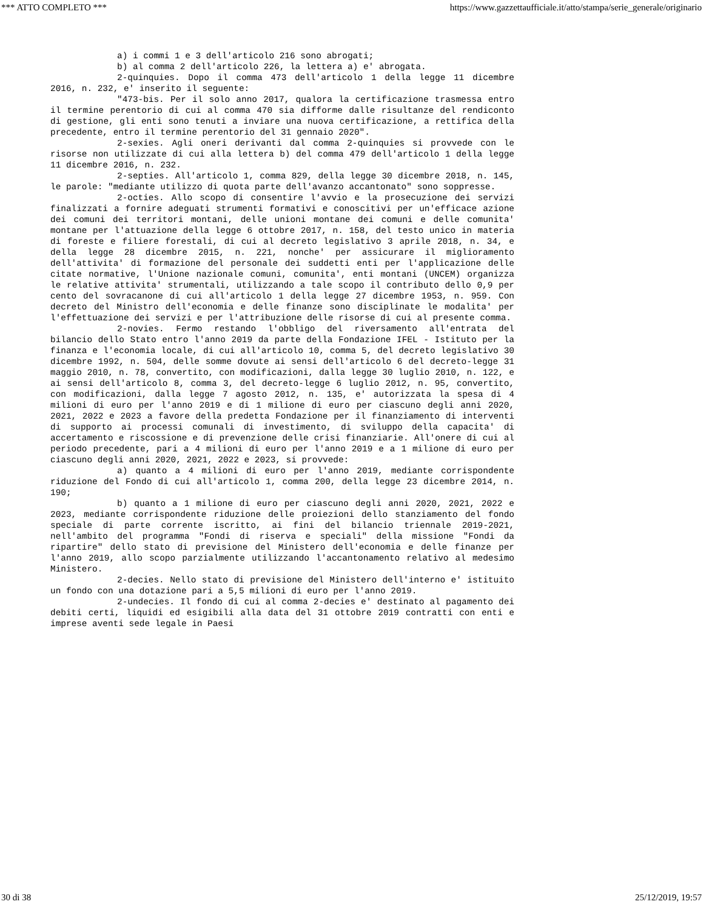*** ATTO COMPLETO *** https://www.gazzettaufficiale.it/atto/stampa/serie_generale/originario
a) i commi 1 e 3 dell'articolo 216 sono abrogati;
b) al comma 2 dell'articolo 226, la lettera a) e' abrogata.
2-quinquies. Dopo il comma 473 dell'articolo 1 della legge 11 dicembre 2016, n. 232, e' inserito il seguente:
"473-bis. Per il solo anno 2017, qualora la certificazione trasmessa entro il termine perentorio di cui al comma 470 sia difforme dalle risultanze del rendiconto di gestione, gli enti sono tenuti a inviare una nuova certificazione, a rettifica della precedente, entro il termine perentorio del 31 gennaio 2020".
2-sexies. Agli oneri derivanti dal comma 2-quinquies si provvede con le risorse non utilizzate di cui alla lettera b) del comma 479 dell'articolo 1 della legge 11 dicembre 2016, n. 232.
2-septies. All'articolo 1, comma 829, della legge 30 dicembre 2018, n. 145, le parole: "mediante utilizzo di quota parte dell'avanzo accantonato" sono soppresse.
2-octies. Allo scopo di consentire l'avvio e la prosecuzione dei servizi finalizzati a fornire adeguati strumenti formativi e conoscitivi per un'efficace azione dei comuni dei territori montani, delle unioni montane dei comuni e delle comunita' montane per l'attuazione della legge 6 ottobre 2017, n. 158, del testo unico in materia di foreste e filiere forestali, di cui al decreto legislativo 3 aprile 2018, n. 34, e della legge 28 dicembre 2015, n. 221, nonche' per assicurare il miglioramento dell'attivita' di formazione del personale dei suddetti enti per l'applicazione delle citate normative, l'Unione nazionale comuni, comunita', enti montani (UNCEM) organizza le relative attivita' strumentali, utilizzando a tale scopo il contributo dello 0,9 per cento del sovracanone di cui all'articolo 1 della legge 27 dicembre 1953, n. 959. Con decreto del Ministro dell'economia e delle finanze sono disciplinate le modalita' per l'effettuazione dei servizi e per l'attribuzione delle risorse di cui al presente comma.
2-novies. Fermo restando l'obbligo del riversamento all'entrata del bilancio dello Stato entro l'anno 2019 da parte della Fondazione IFEL - Istituto per la finanza e l'economia locale, di cui all'articolo 10, comma 5, del decreto legislativo 30 dicembre 1992, n. 504, delle somme dovute ai sensi dell'articolo 6 del decreto-legge 31 maggio 2010, n. 78, convertito, con modificazioni, dalla legge 30 luglio 2010, n. 122, e ai sensi dell'articolo 8, comma 3, del decreto-legge 6 luglio 2012, n. 95, convertito, con modificazioni, dalla legge 7 agosto 2012, n. 135, e' autorizzata la spesa di 4 milioni di euro per l'anno 2019 e di 1 milione di euro per ciascuno degli anni 2020, 2021, 2022 e 2023 a favore della predetta Fondazione per il finanziamento di interventi di supporto ai processi comunali di investimento, di sviluppo della capacita' di accertamento e riscossione e di prevenzione delle crisi finanziarie. All'onere di cui al periodo precedente, pari a 4 milioni di euro per l'anno 2019 e a 1 milione di euro per ciascuno degli anni 2020, 2021, 2022 e 2023, si provvede:
a) quanto a 4 milioni di euro per l'anno 2019, mediante corrispondente riduzione del Fondo di cui all'articolo 1, comma 200, della legge 23 dicembre 2014, n. 190;
b) quanto a 1 milione di euro per ciascuno degli anni 2020, 2021, 2022 e 2023, mediante corrispondente riduzione delle proiezioni dello stanziamento del fondo speciale di parte corrente iscritto, ai fini del bilancio triennale 2019-2021, nell'ambito del programma "Fondi di riserva e speciali" della missione "Fondi da ripartire" dello stato di previsione del Ministero dell'economia e delle finanze per l'anno 2019, allo scopo parzialmente utilizzando l'accantonamento relativo al medesimo Ministero.
2-decies. Nello stato di previsione del Ministero dell'interno e' istituito un fondo con una dotazione pari a 5,5 milioni di euro per l'anno 2019.
2-undecies. Il fondo di cui al comma 2-decies e' destinato al pagamento dei debiti certi, liquidi ed esigibili alla data del 31 ottobre 2019 contratti con enti e imprese aventi sede legale in Paesi
30 di 38 25/12/2019, 19:57